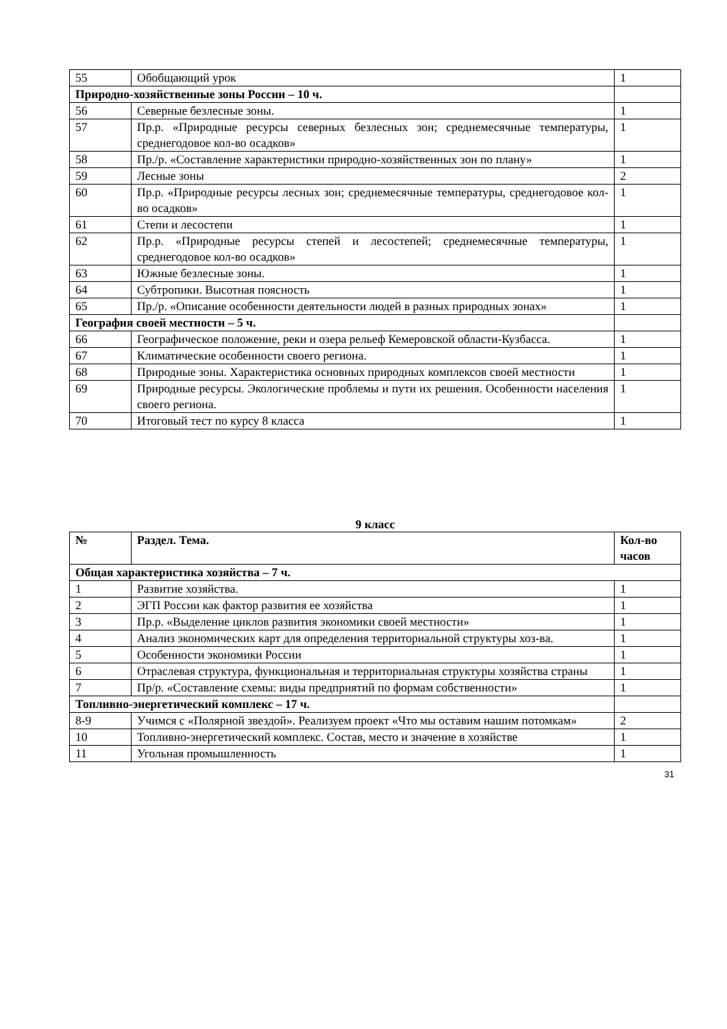| 55 | Обобщающий урок | 1 |
| Природно-хозяйственные зоны России – 10 ч. | | |
| 56 | Северные безлесные зоны. | 1 |
| 57 | Пр.р. «Природные ресурсы северных безлесных зон; среднемесячные температуры, среднегодовое кол-во осадков» | 1 |
| 58 | Пр./р. «Составление характеристики природно-хозяйственных зон по плану» | 1 |
| 59 | Лесные зоны | 2 |
| 60 | Пр.р. «Природные ресурсы лесных зон; среднемесячные температуры, среднегодовое кол-во осадков» | 1 |
| 61 | Степи и лесостепи | 1 |
| 62 | Пр.р. «Природные ресурсы степей и лесостепей; среднемесячные температуры, среднегодовое кол-во осадков» | 1 |
| 63 | Южные безлесные зоны. | 1 |
| 64 | Субтропики. Высотная поясность | 1 |
| 65 | Пр./р. «Описание особенности деятельности людей в разных природных зонах» | 1 |
| География своей местности – 5 ч. | | |
| 66 | Географическое положение, реки и озера рельеф Кемеровской области-Кузбасса. | 1 |
| 67 | Климатические особенности своего региона. | 1 |
| 68 | Природные зоны. Характеристика основных природных комплексов своей местности | 1 |
| 69 | Природные ресурсы. Экологические проблемы и пути их решения. Особенности населения своего региона. | 1 |
| 70 | Итоговый тест по курсу 8 класса | 1 |
9 класс
| № | Раздел. Тема. | Кол-во часов |
| --- | --- | --- |
| Общая характеристика хозяйства – 7 ч. | | |
| 1 | Развитие хозяйства. | 1 |
| 2 | ЭГП России как фактор развития ее хозяйства | 1 |
| 3 | Пр.р. «Выделение циклов развития экономики своей местности» | 1 |
| 4 | Анализ экономических карт для определения территориальной структуры хоз-ва. | 1 |
| 5 | Особенности экономики России | 1 |
| 6 | Отраслевая структура, функциональная и территориальная структуры хозяйства страны | 1 |
| 7 | Пр/р. «Составление схемы: виды предприятий по формам собственности» | 1 |
| Топливно-энергетический комплекс – 17 ч. | | |
| 8-9 | Учимся с «Полярной звездой». Реализуем проект «Что мы оставим нашим потомкам» | 2 |
| 10 | Топливно-энергетический комплекс. Состав, место и значение в хозяйстве | 1 |
| 11 | Угольная промышленность | 1 |
31